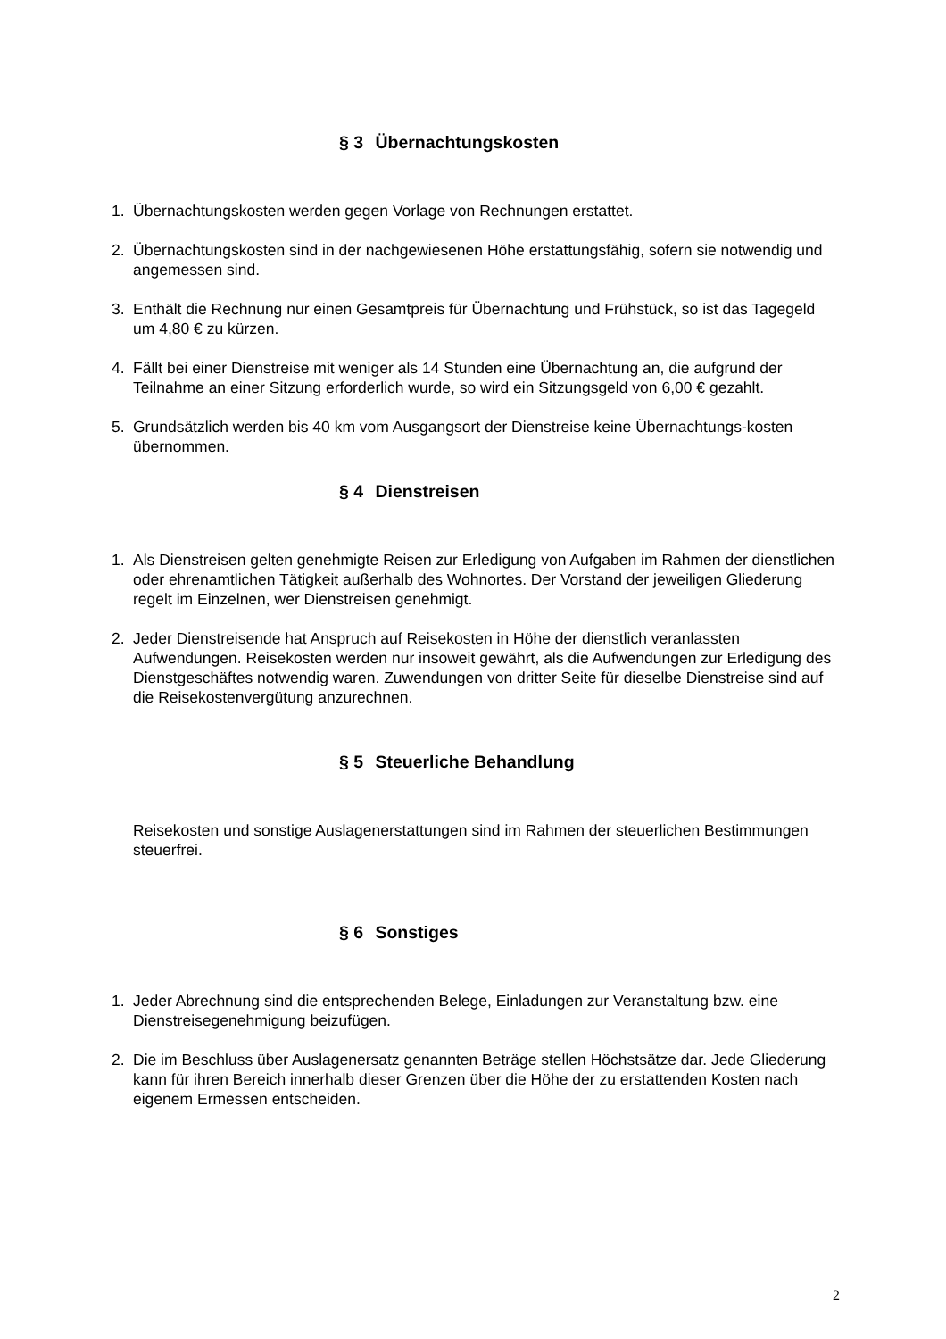§ 3 Übernachtungskosten
1. Übernachtungskosten werden gegen Vorlage von Rechnungen erstattet.
2. Übernachtungskosten sind in der nachgewiesenen Höhe erstattungsfähig, sofern sie notwendig und angemessen sind.
3. Enthält die Rechnung nur einen Gesamtpreis für Übernachtung und Frühstück, so ist das Tagegeld um 4,80 € zu kürzen.
4. Fällt bei einer Dienstreise mit weniger als 14 Stunden eine Übernachtung an, die aufgrund der Teilnahme an einer Sitzung erforderlich wurde, so wird ein Sitzungsgeld von 6,00 € gezahlt.
5. Grundsätzlich werden bis 40 km vom Ausgangsort der Dienstreise keine Übernachtungs-kosten übernommen.
§ 4 Dienstreisen
1. Als Dienstreisen gelten genehmigte Reisen zur Erledigung von Aufgaben im Rahmen der dienstlichen oder ehrenamtlichen Tätigkeit außerhalb des Wohnortes. Der Vorstand der jeweiligen Gliederung regelt im Einzelnen, wer Dienstreisen genehmigt.
2. Jeder Dienstreisende hat Anspruch auf Reisekosten in Höhe der dienstlich veranlassten Aufwendungen. Reisekosten werden nur insoweit gewährt, als die Aufwendungen zur Erledigung des Dienstgeschäftes notwendig waren. Zuwendungen von dritter Seite für dieselbe Dienstreise sind auf die Reisekostenvergütung anzurechnen.
§ 5 Steuerliche Behandlung
Reisekosten und sonstige Auslagenerstattungen sind im Rahmen der steuerlichen Bestimmungen steuerfrei.
§ 6 Sonstiges
1. Jeder Abrechnung sind die entsprechenden Belege, Einladungen zur Veranstaltung bzw. eine Dienstreisegenehmigung beizufügen.
2. Die im Beschluss über Auslagenersatz genannten Beträge stellen Höchstsätze dar. Jede Gliederung kann für ihren Bereich innerhalb dieser Grenzen über die Höhe der zu erstattenden Kosten nach eigenem Ermessen entscheiden.
2